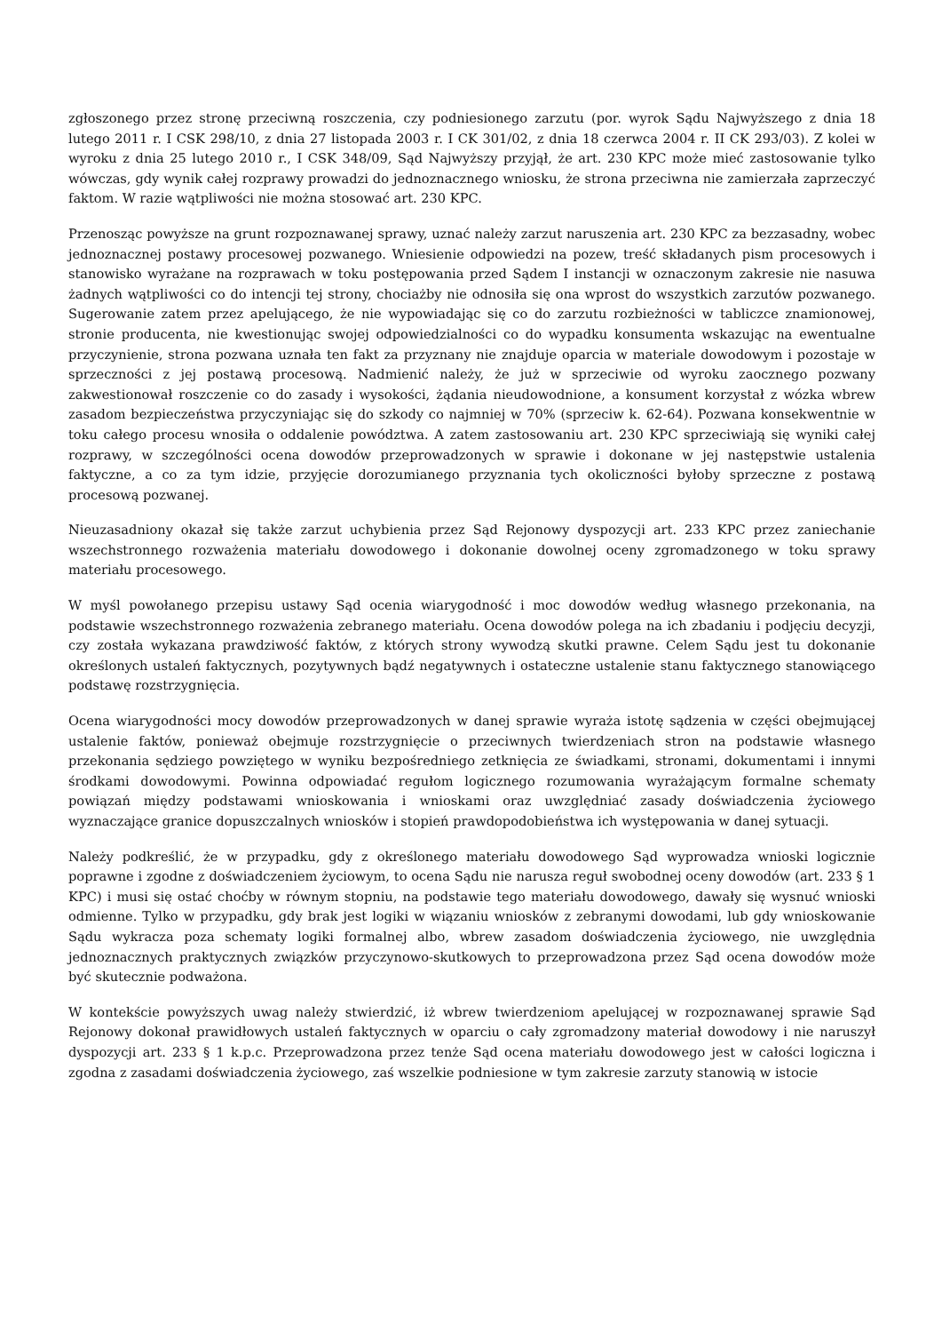zgłoszonego przez stronę przeciwną roszczenia, czy podniesionego zarzutu (por. wyrok Sądu Najwyższego z dnia 18 lutego 2011 r. I CSK 298/10, z dnia 27 listopada 2003 r. I CK 301/02, z dnia 18 czerwca 2004 r. II CK 293/03). Z kolei w wyroku z dnia 25 lutego 2010 r., I CSK 348/09, Sąd Najwyższy przyjął, że art. 230 KPC może mieć zastosowanie tylko wówczas, gdy wynik całej rozprawy prowadzi do jednoznacznego wniosku, że strona przeciwna nie zamierzała zaprzeczyć faktom. W razie wątpliwości nie można stosować art. 230 KPC.
Przenosząc powyższe na grunt rozpoznawanej sprawy, uznać należy zarzut naruszenia art. 230 KPC za bezzasadny, wobec jednoznacznej postawy procesowej pozwanego. Wniesienie odpowiedzi na pozew, treść składanych pism procesowych i stanowisko wyrażane na rozprawach w toku postępowania przed Sądem I instancji w oznaczonym zakresie nie nasuwa żadnych wątpliwości co do intencji tej strony, chociażby nie odnosiła się ona wprost do wszystkich zarzutów pozwanego. Sugerowanie zatem przez apelującego, że nie wypowiadając się co do zarzutu rozbieżności w tabliczce znamionowej, stronie producenta, nie kwestionując swojej odpowiedzialności co do wypadku konsumenta wskazując na ewentualne przyczynienie, strona pozwana uznała ten fakt za przyznany nie znajduje oparcia w materiale dowodowym i pozostaje w sprzeczności z jej postawą procesową. Nadmienić należy, że już w sprzeciwie od wyroku zaocznego pozwany zakwestionował roszczenie co do zasady i wysokości, żądania nieudowodnione, a konsument korzystał z wózka wbrew zasadom bezpieczeństwa przyczyniając się do szkody co najmniej w 70% (sprzeciw k. 62-64). Pozwana konsekwentnie w toku całego procesu wnosiła o oddalenie powództwa. A zatem zastosowaniu art. 230 KPC sprzeciwiają się wyniki całej rozprawy, w szczególności ocena dowodów przeprowadzonych w sprawie i dokonane w jej następstwie ustalenia faktyczne, a co za tym idzie, przyjęcie dorozumianego przyznania tych okoliczności byłoby sprzeczne z postawą procesową pozwanej.
Nieuzasadniony okazał się także zarzut uchybienia przez Sąd Rejonowy dyspozycji art. 233 KPC przez zaniechanie wszechstronnego rozważenia materiału dowodowego i dokonanie dowolnej oceny zgromadzonego w toku sprawy materiału procesowego.
W myśl powołanego przepisu ustawy Sąd ocenia wiarygodność i moc dowodów według własnego przekonania, na podstawie wszechstronnego rozważenia zebranego materiału. Ocena dowodów polega na ich zbadaniu i podjęciu decyzji, czy została wykazana prawdziwość faktów, z których strony wywodzą skutki prawne. Celem Sądu jest tu dokonanie określonych ustaleń faktycznych, pozytywnych bądź negatywnych i ostateczne ustalenie stanu faktycznego stanowiącego podstawę rozstrzygnięcia.
Ocena wiarygodności mocy dowodów przeprowadzonych w danej sprawie wyraża istotę sądzenia w części obejmującej ustalenie faktów, ponieważ obejmuje rozstrzygnięcie o przeciwnych twierdzeniach stron na podstawie własnego przekonania sędziego powziętego w wyniku bezpośredniego zetknięcia ze świadkami, stronami, dokumentami i innymi środkami dowodowymi. Powinna odpowiadać regułom logicznego rozumowania wyrażającym formalne schematy powiązań między podstawami wnioskowania i wnioskami oraz uwzględniać zasady doświadczenia życiowego wyznaczające granice dopuszczalnych wniosków i stopień prawdopodobieństwa ich występowania w danej sytuacji.
Należy podkreślić, że w przypadku, gdy z określonego materiału dowodowego Sąd wyprowadza wnioski logicznie poprawne i zgodne z doświadczeniem życiowym, to ocena Sądu nie narusza reguł swobodnej oceny dowodów (art. 233 § 1 KPC) i musi się ostać choćby w równym stopniu, na podstawie tego materiału dowodowego, dawały się wysnuć wnioski odmienne. Tylko w przypadku, gdy brak jest logiki w wiązaniu wniosków z zebranymi dowodami, lub gdy wnioskowanie Sądu wykracza poza schematy logiki formalnej albo, wbrew zasadom doświadczenia życiowego, nie uwzględnia jednoznacznych praktycznych związków przyczynowo-skutkowych to przeprowadzona przez Sąd ocena dowodów może być skutecznie podważona.
W kontekście powyższych uwag należy stwierdzić, iż wbrew twierdzeniom apelującej w rozpoznawanej sprawie Sąd Rejonowy dokonał prawidłowych ustaleń faktycznych w oparciu o cały zgromadzony materiał dowodowy i nie naruszył dyspozycji art. 233 § 1 k.p.c. Przeprowadzona przez tenże Sąd ocena materiału dowodowego jest w całości logiczna i zgodna z zasadami doświadczenia życiowego, zaś wszelkie podniesione w tym zakresie zarzuty stanowią w istocie